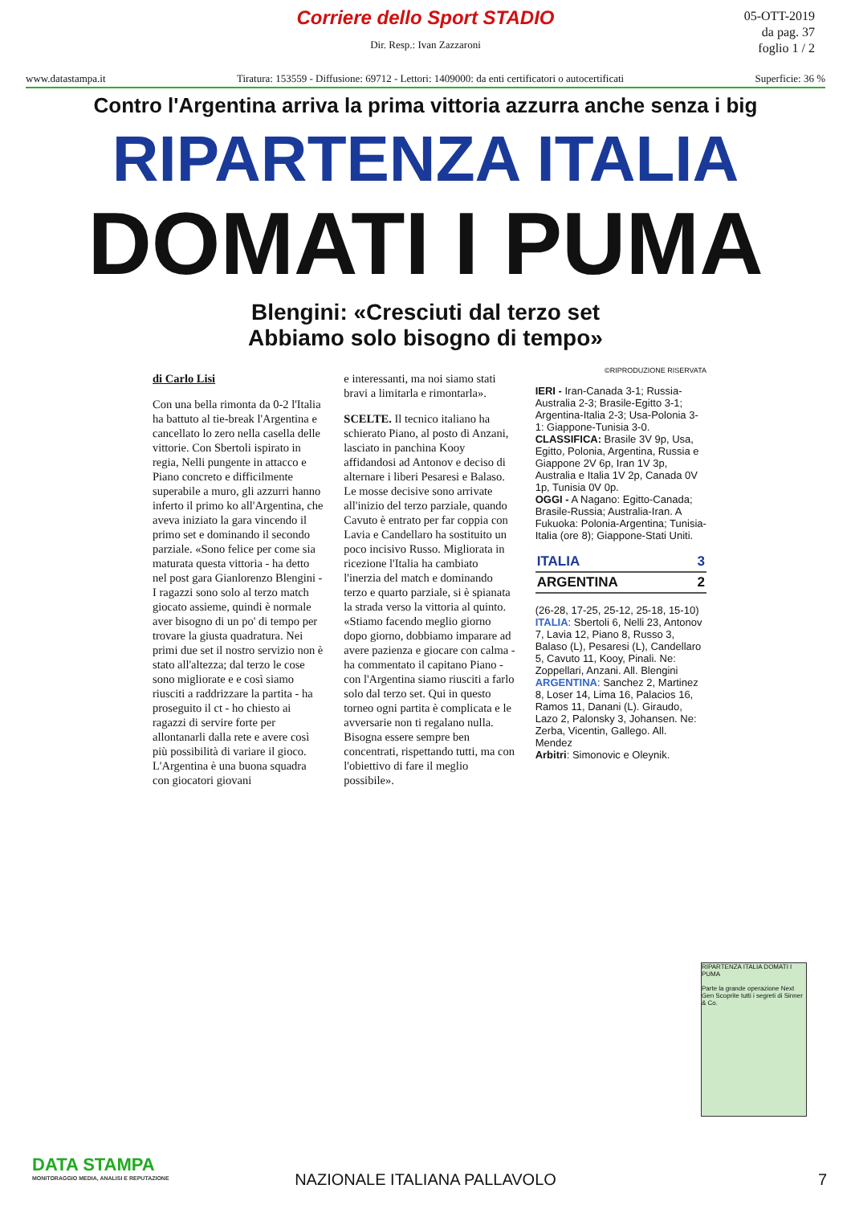Corriere dello Sport STADIO
05-OTT-2019
da pag. 37
foglio 1 / 2
Dir. Resp.: Ivan Zazzaroni
www.datastampa.it Tiratura: 153559 - Diffusione: 69712 - Lettori: 1409000: da enti certificatori o autocertificati Superficie: 36 %
Contro l'Argentina arriva la prima vittoria azzurra anche senza i big
RIPARTENZA ITALIA
DOMATI I PUMA
Blengini: «Cresciuti dal terzo set
Abbiamo solo bisogno di tempo»
di Carlo Lisi
Con una bella rimonta da 0-2 l'Italia ha battuto al tie-break l'Argentina e cancellato lo zero nella casella delle vittorie. Con Sbertoli ispirato in regia, Nelli pungente in attacco e Piano concreto e difficilmente superabile a muro, gli azzurri hanno inferto il primo ko all'Argentina, che aveva iniziato la gara vincendo il primo set e dominando il secondo parziale. «Sono felice per come sia maturata questa vittoria - ha detto nel post gara Gianlorenzo Blengini - I ragazzi sono solo al terzo match giocato assieme, quindi è normale aver bisogno di un po' di tempo per trovare la giusta quadratura. Nei primi due set il nostro servizio non è stato all'altezza; dal terzo le cose sono migliorate e e così siamo riusciti a raddrizzare la partita - ha proseguito il ct - ho chiesto ai ragazzi di servire forte per allontanarli dalla rete e avere così più possibilità di variare il gioco. L'Argentina è una buona squadra con giocatori giovani
e interessanti, ma noi siamo stati bravi a limitarla e rimontarla».
SCELTE. Il tecnico italiano ha schierato Piano, al posto di Anzani, lasciato in panchina Kooy affidandosi ad Antonov e deciso di alternare i liberi Pesaresi e Balaso. Le mosse decisive sono arrivate all'inizio del terzo parziale, quando Cavuto è entrato per far coppia con Lavia e Candellaro ha sostituito un poco incisivo Russo. Migliorata in ricezione l'Italia ha cambiato l'inerzia del match e dominando terzo e quarto parziale, si è spianata la strada verso la vittoria al quinto. «Stiamo facendo meglio giorno dopo giorno, dobbiamo imparare ad avere pazienza e giocare con calma - ha commentato il capitano Piano - con l'Argentina siamo riusciti a farlo solo dal terzo set. Qui in questo torneo ogni partita è complicata e le avversarie non ti regalano nulla. Bisogna essere sempre ben concentrati, rispettando tutti, ma con l'obiettivo di fare il meglio possibile».
©RIPRODUZIONE RISERVATA
IERI - Iran-Canada 3-1; Russia-Australia 2-3; Brasile-Egitto 3-1; Argentina-Italia 2-3; Usa-Polonia 3-1: Giappone-Tunisia 3-0.
CLASSIFICA: Brasile 3V 9p, Usa, Egitto, Polonia, Argentina, Russia e Giappone 2V 6p, Iran 1V 3p, Australia e Italia 1V 2p, Canada 0V 1p, Tunisia 0V 0p.
OGGI - A Nagano: Egitto-Canada; Brasile-Russia; Australia-Iran. A Fukuoka: Polonia-Argentina; Tunisia-Italia (ore 8); Giappone-Stati Uniti.
| ITALIA | 3 |
| ARGENTINA | 2 |
(26-28, 17-25, 25-12, 25-18, 15-10)
ITALIA: Sbertoli 6, Nelli 23, Antonov 7, Lavia 12, Piano 8, Russo 3, Balaso (L), Pesaresi (L), Candellaro 5, Cavuto 11, Kooy, Pinali. Ne: Zoppellari, Anzani. All. Blengini
ARGENTINA: Sanchez 2, Martinez 8, Loser 14, Lima 16, Palacios 16, Ramos 11, Danani (L). Giraudo, Lazo 2, Palonsky 3, Johansen. Ne: Zerba, Vicentin, Gallego. All. Mendez
Arbitri: Simonovic e Oleynik.
RIPARTENZA ITALIA DOMATI I PUMA
Parte la grande operazione Next Gen Scoprite tutti i segreti di Sinner & Co.
DATA STAMPA
MONITORAGGIO MEDIA, ANALISI E REPUTAZIONE
NAZIONALE ITALIANA PALLAVOLO
7